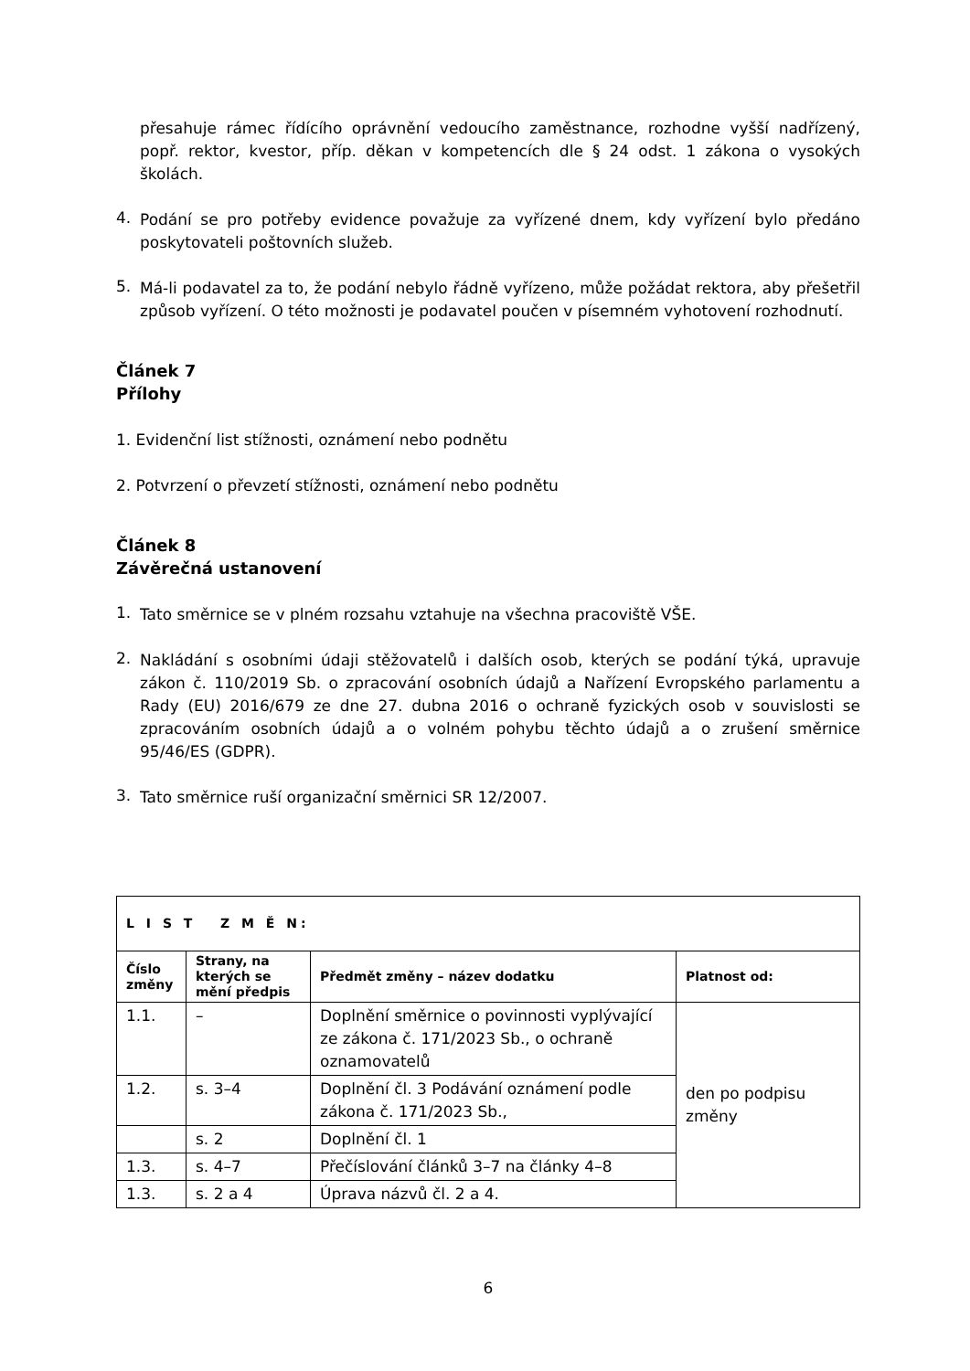přesahuje rámec řídícího oprávnění vedoucího zaměstnance, rozhodne vyšší nadřízený, popř. rektor, kvestor, příp. děkan v kompetencích dle § 24 odst. 1 zákona o vysokých školách.
4.
Podání se pro potřeby evidence považuje za vyřízené dnem, kdy vyřízení bylo předáno poskytovateli poštovních služeb.
5.
Má-li podavatel za to, že podání nebylo řádně vyřízeno, může požádat rektora, aby přešetřil způsob vyřízení. O této možnosti je podavatel poučen v písemném vyhotovení rozhodnutí.
Článek 7
Přílohy
1. Evidenční list stížnosti, oznámení nebo podnětu
2. Potvrzení o převzetí stížnosti, oznámení nebo podnětu
Článek 8
Závěrečná ustanovení
1.
Tato směrnice se v plném rozsahu vztahuje na všechna pracoviště VŠE.
2.
Nakládání s osobními údaji stěžovatelů i dalších osob, kterých se podání týká, upravuje zákon č. 110/2019 Sb. o zpracování osobních údajů a Nařízení Evropského parlamentu a Rady (EU) 2016/679 ze dne 27. dubna 2016 o ochraně fyzických osob v souvislosti se zpracováním osobních údajů a o volném pohybu těchto údajů a o zrušení směrnice 95/46/ES (GDPR).
3.
Tato směrnice ruší organizační směrnici SR 12/2007.
| L I S T Z M Ě N: | | | |
| --- | --- | --- | --- |
| Číslo změny | Strany, na kterých se mění předpis | Předmět změny – název dodatku | Platnost od: |
| 1.1. | – | Doplnění směrnice o povinnosti vyplývající ze zákona č. 171/2023 Sb., o ochraně oznamovatelů | den po podpisu změny |
| 1.2. | s. 3–4 | Doplnění čl. 3 Podávání oznámení podle zákona č. 171/2023 Sb., | |
| | s. 2 | Doplnění čl. 1 | |
| 1.3. | s. 4–7 | Přečíslování článků 3–7 na články 4–8 | |
| 1.3. | s. 2 a 4 | Úprava názvů čl. 2 a 4. | |
6